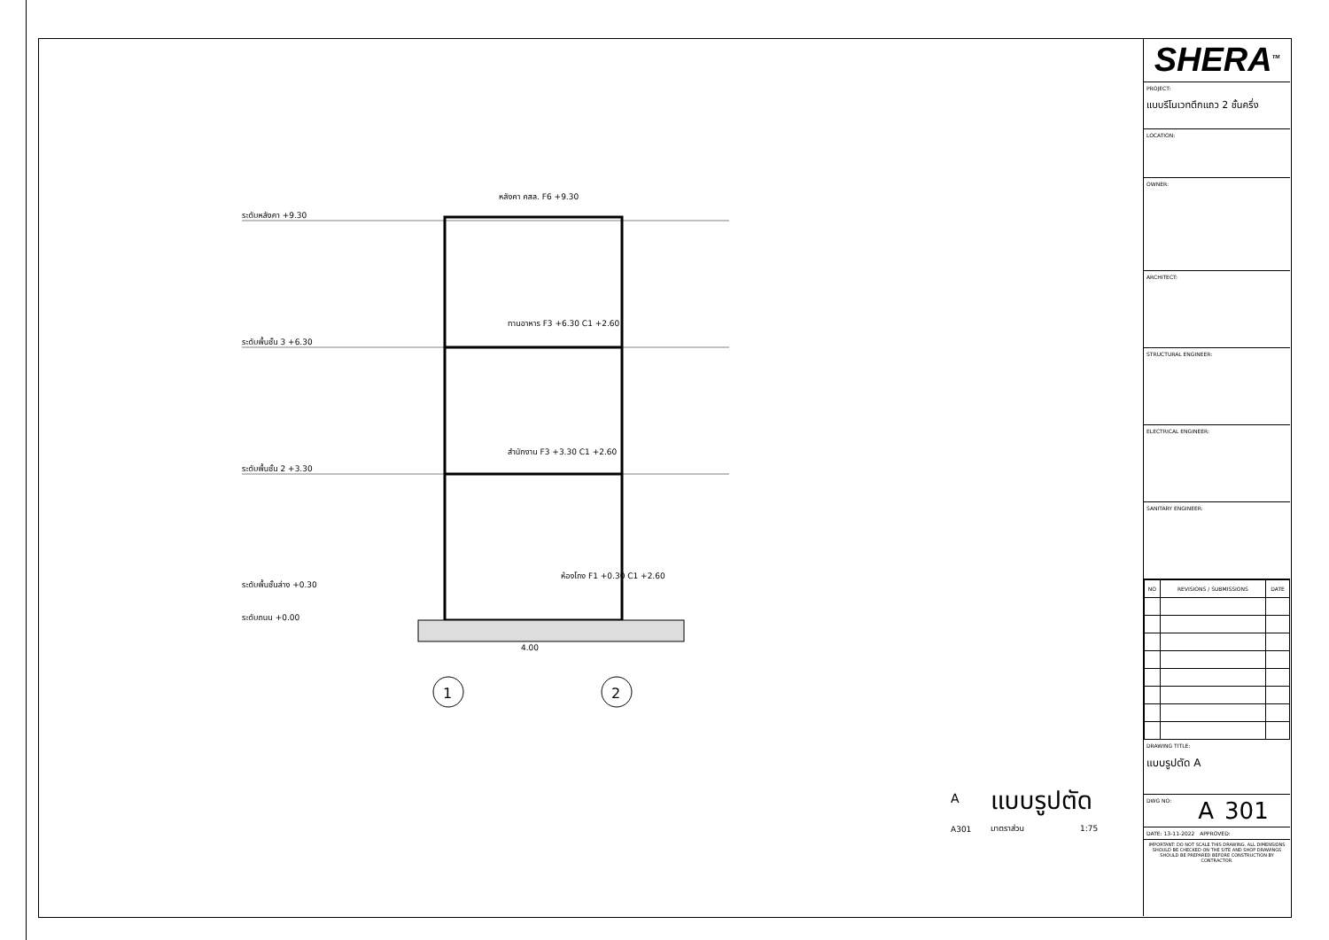ระดับหลังคา +9.30
ระดับพื้นชั้น 3 +6.30
ระดับพื้นชั้น 2 +3.30
ระดับพื้นชั้นล่าง +0.30
ระดับถนน +0.00
หลังคา คสล. F6 +9.30
ทานอาหาร F3 +6.30 C1 +2.60
สำนักงาน F3 +3.30 C1 +2.60
ห้องโถง F1 +0.30 C1 +2.60
4.00
1 2
A
A301
แบบรูปตัด
มาตราส่วน 1:75
SHERA<sup>TM</sup>
PROJECT:
แบบรีโนเวทตึกแถว 2 ชั้นครึ่ง
LOCATION:
OWNER:
ARCHITECT:
STRUCTURAL ENGINEER:
ELECTRICAL ENGINEER:
SANITARY ENGINEER:
| NO | REVISIONS / SUBMISSIONS | DATE |
| --- | --- | --- |
DRAWING TITLE:
แบบรูปตัด A
DWG NO: A 301
DATE: 13-11-2022 APPROVED:
IMPORTANT: DO NOT SCALE THIS DRAWING. ALL DIMENSIONS SHOULD BE CHECKED ON THE SITE AND SHOP DRAWINGS SHOULD BE PREPARED BEFORE CONSTRUCTION BY CONTRACTOR.